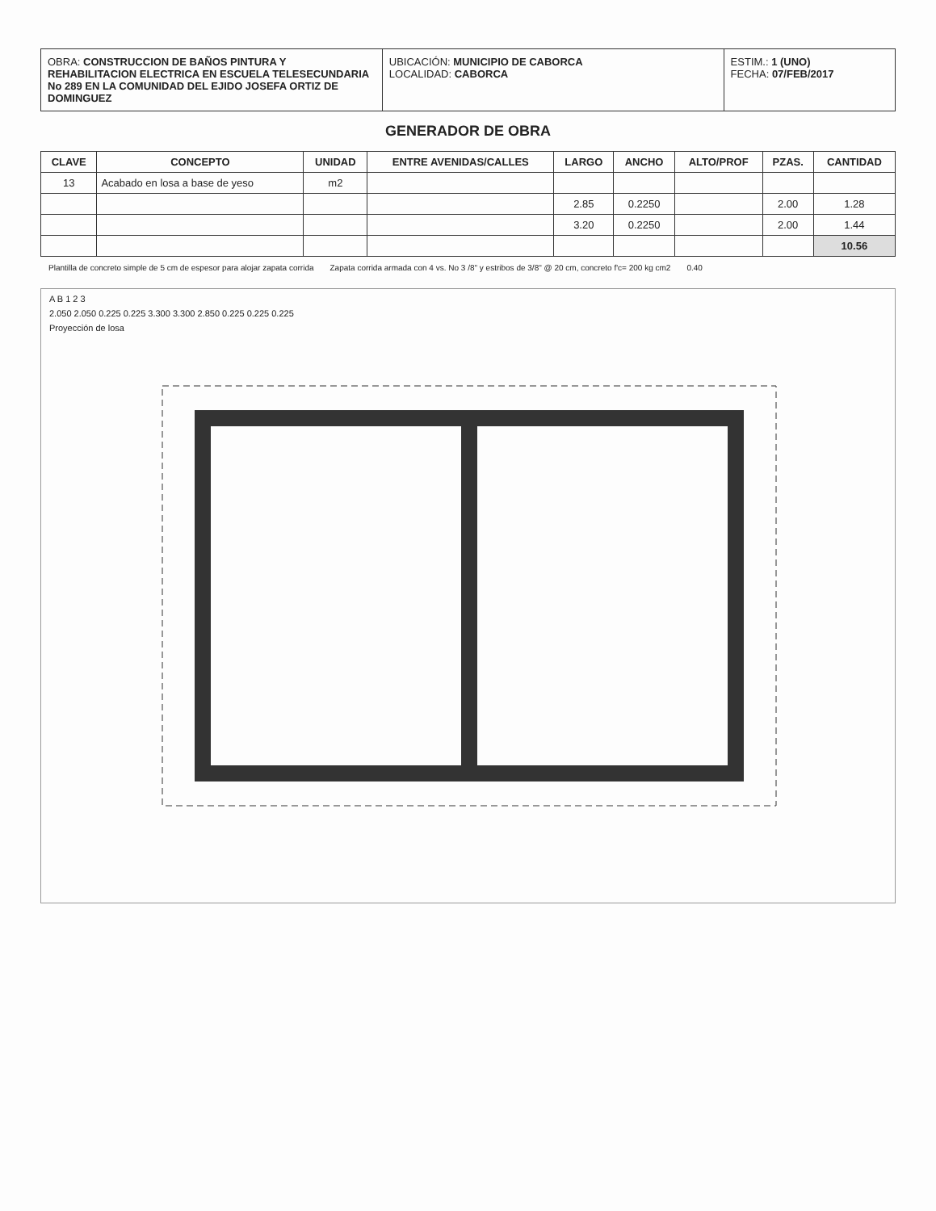OBRA: CONSTRUCCION DE BAÑOS PINTURA Y REHABILITACION ELECTRICA EN ESCUELA TELESECUNDARIA No 289 EN LA COMUNIDAD DEL EJIDO JOSEFA ORTIZ DE DOMINGUEZ
UBICACIÓN: MUNICIPIO DE CABORCA
LOCALIDAD: CABORCA
ESTIM.: 1 (UNO)
FECHA: 07/FEB/2017
GENERADOR DE OBRA
| CLAVE | CONCEPTO | UNIDAD | ENTRE AVENIDAS/CALLES | LARGO | ANCHO | ALTO/PROF | PZAS. | CANTIDAD |
| --- | --- | --- | --- | --- | --- | --- | --- | --- |
| 13 | Acabado en losa a base de yeso | m2 | | | | | | |
| | | | | 2.85 | 0.2250 | | 2.00 | 1.28 |
| | | | | 3.20 | 0.2250 | | 2.00 | 1.44 |
| | | | | | | | | 10.56 |
Plantilla de concreto simple de 5 cm de espesor para alojar zapata corrida Zapata corrida armada con 4 vs. No 3 /8" y estribos de 3/8" @ 20 cm, concreto f'c= 200 kg cm2 0.40
A B 1 2 3
2.050 2.050 0.225 0.225 3.300 3.300 2.850 0.225 0.225 0.225
Proyección de losa